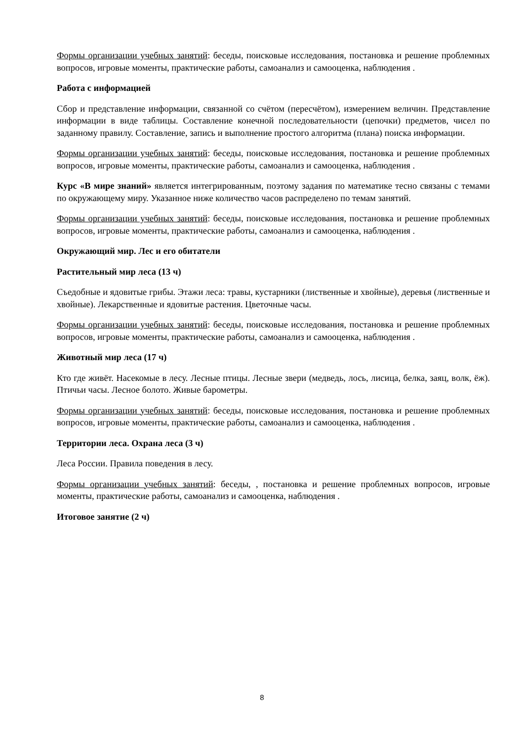Формы организации учебных занятий: беседы, поисковые исследования, постановка и решение проблемных вопросов, игровые моменты, практические работы, самоанализ и самооценка, наблюдения .
Работа с информацией
Сбор и представление информации, связанной со счётом (пересчётом), измерением величин. Представление информации в виде таблицы. Составление конечной последовательности (цепочки) предметов, чисел по заданному правилу. Составление, запись и выполнение простого алгоритма (плана) поиска информации.
Формы организации учебных занятий: беседы, поисковые исследования, постановка и решение проблемных вопросов, игровые моменты, практические работы, самоанализ и самооценка, наблюдения .
Курс «В мире знаний» является интегрированным, поэтому задания по математике тесно связаны с темами по окружающему миру. Указанное ниже количество часов распределено по темам занятий.
Формы организации учебных занятий: беседы, поисковые исследования, постановка и решение проблемных вопросов, игровые моменты, практические работы, самоанализ и самооценка, наблюдения .
Окружающий мир. Лес и его обитатели
Растительный мир леса (13 ч)
Съедобные и ядовитые грибы. Этажи леса: травы, кустарники (лиственные и хвойные), деревья (лиственные и хвойные). Лекарственные и ядовитые растения. Цветочные часы.
Формы организации учебных занятий: беседы, поисковые исследования, постановка и решение проблемных вопросов, игровые моменты, практические работы, самоанализ и самооценка, наблюдения .
Животный мир леса (17 ч)
Кто где живёт. Насекомые в лесу. Лесные птицы. Лесные звери (медведь, лось, лисица, белка, заяц, волк, ёж). Птичьи часы. Лесное болото. Живые барометры.
Формы организации учебных занятий: беседы, поисковые исследования, постановка и решение проблемных вопросов, игровые моменты, практические работы, самоанализ и самооценка, наблюдения .
Территории леса. Охрана леса (3 ч)
Леса России. Правила поведения в лесу.
Формы организации учебных занятий: беседы, , постановка и решение проблемных вопросов, игровые моменты, практические работы, самоанализ и самооценка, наблюдения .
Итоговое занятие (2 ч)
8